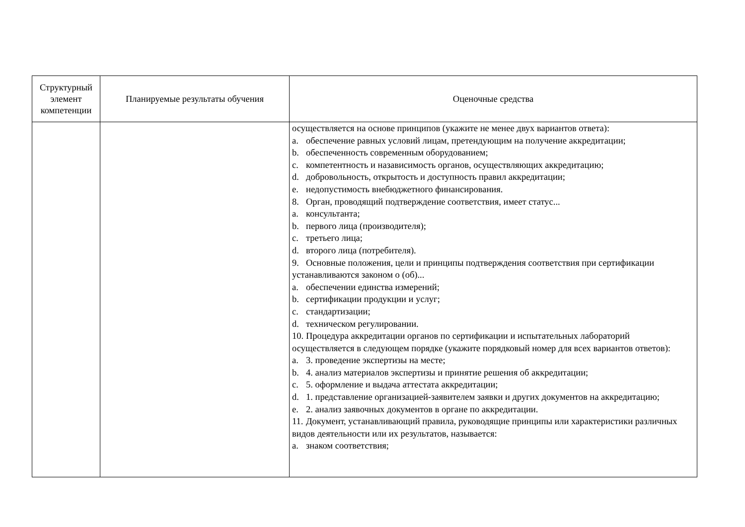| Структурный элемент компетенции | Планируемые результаты обучения | Оценочные средства |
| --- | --- | --- |
| | | осуществляется на основе принципов (укажите не менее двух вариантов ответа): a. обеспечение равных условий лицам, претендующим на получение аккредитации; b. обеспеченность современным оборудованием; c. компетентность и назависимость органов, осуществляющих аккредитацию; d. добровольность, открытость и доступность правил аккредитации; e. недопустимость внебюджетного финансирования. 8. Орган, проводящий подтверждение соответствия, имеет статус... a. консультанта; b. первого лица (производителя); c. третьего лица; d. второго лица (потребителя). 9. Основные положения, цели и принципы подтверждения соответствия при сертификации устанавливаются законом о (об)... a. обеспечении единства измерений; b. сертификации продукции и услуг; c. стандартизации; d. техническом регулировании. 10. Процедура аккредитации органов по сертификации и испытательных лабораторий осуществляется в следующем порядке (укажите порядковый номер для всех вариантов ответов): a. 3. проведение экспертизы на месте; b. 4. анализ материалов экспертизы и принятие решения об аккредитации; c. 5. оформление и выдача аттестата аккредитации; d. 1. представление организацией-заявителем заявки и других документов на аккредитацию; e. 2. анализ заявочных документов в органе по аккредитации. 11. Документ, устанавливающий правила, руководящие принципы или характеристики различных видов деятельности или их результатов, называется: a. знаком соответствия; |